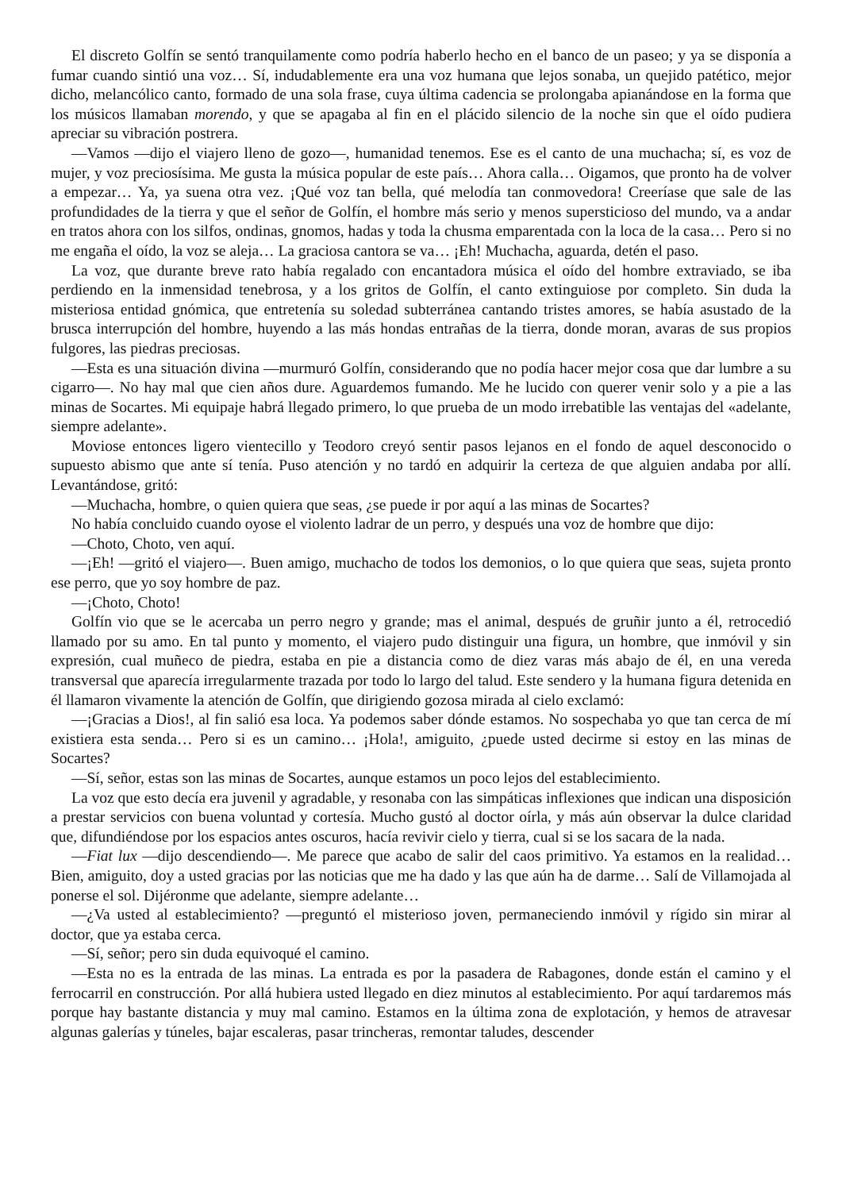El discreto Golfín se sentó tranquilamente como podría haberlo hecho en el banco de un paseo; y ya se disponía a fumar cuando sintió una voz… Sí, indudablemente era una voz humana que lejos sonaba, un quejido patético, mejor dicho, melancólico canto, formado de una sola frase, cuya última cadencia se prolongaba apianándose en la forma que los músicos llamaban morendo, y que se apagaba al fin en el plácido silencio de la noche sin que el oído pudiera apreciar su vibración postrera.
—Vamos —dijo el viajero lleno de gozo—, humanidad tenemos. Ese es el canto de una muchacha; sí, es voz de mujer, y voz preciosísima. Me gusta la música popular de este país… Ahora calla… Oigamos, que pronto ha de volver a empezar… Ya, ya suena otra vez. ¡Qué voz tan bella, qué melodía tan conmovedora! Creeríase que sale de las profundidades de la tierra y que el señor de Golfín, el hombre más serio y menos supersticioso del mundo, va a andar en tratos ahora con los silfos, ondinas, gnomos, hadas y toda la chusma emparentada con la loca de la casa… Pero si no me engaña el oído, la voz se aleja… La graciosa cantora se va… ¡Eh! Muchacha, aguarda, detén el paso.
La voz, que durante breve rato había regalado con encantadora música el oído del hombre extraviado, se iba perdiendo en la inmensidad tenebrosa, y a los gritos de Golfín, el canto extinguiose por completo. Sin duda la misteriosa entidad gnómica, que entretenía su soledad subterránea cantando tristes amores, se había asustado de la brusca interrupción del hombre, huyendo a las más hondas entrañas de la tierra, donde moran, avaras de sus propios fulgores, las piedras preciosas.
—Esta es una situación divina —murmuró Golfín, considerando que no podía hacer mejor cosa que dar lumbre a su cigarro—. No hay mal que cien años dure. Aguardemos fumando. Me he lucido con querer venir solo y a pie a las minas de Socartes. Mi equipaje habrá llegado primero, lo que prueba de un modo irrebatible las ventajas del «adelante, siempre adelante».
Moviose entonces ligero vientecillo y Teodoro creyó sentir pasos lejanos en el fondo de aquel desconocido o supuesto abismo que ante sí tenía. Puso atención y no tardó en adquirir la certeza de que alguien andaba por allí. Levantándose, gritó:
—Muchacha, hombre, o quien quiera que seas, ¿se puede ir por aquí a las minas de Socartes?
No había concluido cuando oyose el violento ladrar de un perro, y después una voz de hombre que dijo:
—Choto, Choto, ven aquí.
—¡Eh! —gritó el viajero—. Buen amigo, muchacho de todos los demonios, o lo que quiera que seas, sujeta pronto ese perro, que yo soy hombre de paz.
—¡Choto, Choto!
Golfín vio que se le acercaba un perro negro y grande; mas el animal, después de gruñir junto a él, retrocedió llamado por su amo. En tal punto y momento, el viajero pudo distinguir una figura, un hombre, que inmóvil y sin expresión, cual muñeco de piedra, estaba en pie a distancia como de diez varas más abajo de él, en una vereda transversal que aparecía irregularmente trazada por todo lo largo del talud. Este sendero y la humana figura detenida en él llamaron vivamente la atención de Golfín, que dirigiendo gozosa mirada al cielo exclamó:
—¡Gracias a Dios!, al fin salió esa loca. Ya podemos saber dónde estamos. No sospechaba yo que tan cerca de mí existiera esta senda… Pero si es un camino… ¡Hola!, amiguito, ¿puede usted decirme si estoy en las minas de Socartes?
—Sí, señor, estas son las minas de Socartes, aunque estamos un poco lejos del establecimiento.
La voz que esto decía era juvenil y agradable, y resonaba con las simpáticas inflexiones que indican una disposición a prestar servicios con buena voluntad y cortesía. Mucho gustó al doctor oírla, y más aún observar la dulce claridad que, difundiéndose por los espacios antes oscuros, hacía revivir cielo y tierra, cual si se los sacara de la nada.
—Fiat lux —dijo descendiendo—. Me parece que acabo de salir del caos primitivo. Ya estamos en la realidad… Bien, amiguito, doy a usted gracias por las noticias que me ha dado y las que aún ha de darme… Salí de Villamojada al ponerse el sol. Dijéronme que adelante, siempre adelante…
—¿Va usted al establecimiento? —preguntó el misterioso joven, permaneciendo inmóvil y rígido sin mirar al doctor, que ya estaba cerca.
—Sí, señor; pero sin duda equivoqué el camino.
—Esta no es la entrada de las minas. La entrada es por la pasadera de Rabagones, donde están el camino y el ferrocarril en construcción. Por allá hubiera usted llegado en diez minutos al establecimiento. Por aquí tardaremos más porque hay bastante distancia y muy mal camino. Estamos en la última zona de explotación, y hemos de atravesar algunas galerías y túneles, bajar escaleras, pasar trincheras, remontar taludes, descender